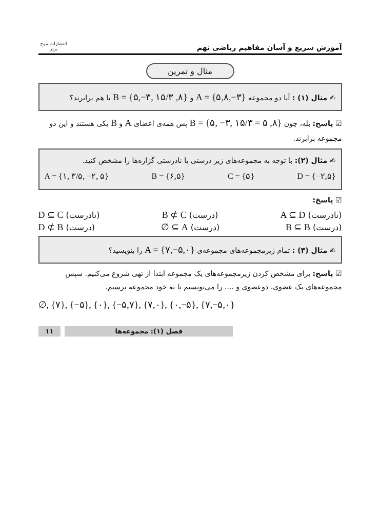آموزش سریع و آسان مفاهیم ریاضی نهم
انتشارات موج برتر
مثال و تمرین
✍ مثال (۱) : آیا دو مجموعه A = {۵,۸,−۳} و B = {۵,−۳, ۱۵/۳ ,۸} با هم برابرند؟
☑ پاسخ: بله، چون B = {۵, −۳, ۱۵/۳ = ۵ ,۸} پس همه‌ی اعضای A و B یکی هستند و این دو مجموعه برابرند.
✍ مثال (۲): با توجه به مجموعه‌های زیر درستی یا نادرستی گزاره‌ها را مشخص کنید.
A = {۱, ۳/۵, −۲, ۵} B = {۶,۵} C = {۵} D = {−۲,۵}
☑ پاسخ:
(نادرست) A ⊆ D (درست) B ⊄ C (نادرست) D ⊆ C
(درست) B ⊆ B (درست) ∅ ⊆ A (درست) D ⊄ B
✍ مثال (۳) : تمام زیرمجموعه‌های مجموعه‌ی A = {۷,−۵,۰} را بنویسید؟
☑ پاسخ: برای مشخص کردن زیرمجموعه‌های یک مجموعه ابتدا از تهی شروع می‌کنیم. سپس مجموعه‌های یک عضوی، دوعضوی و .... را می‌نویسیم تا به خود مجموعه برسیم.
∅, {۷}, {−۵}, {۰}, {−۵,۷}, {۷,۰}, {۰,−۵}, {۷,−۵,۰}
۱۱ فصل (۱): مجموعه‌ها